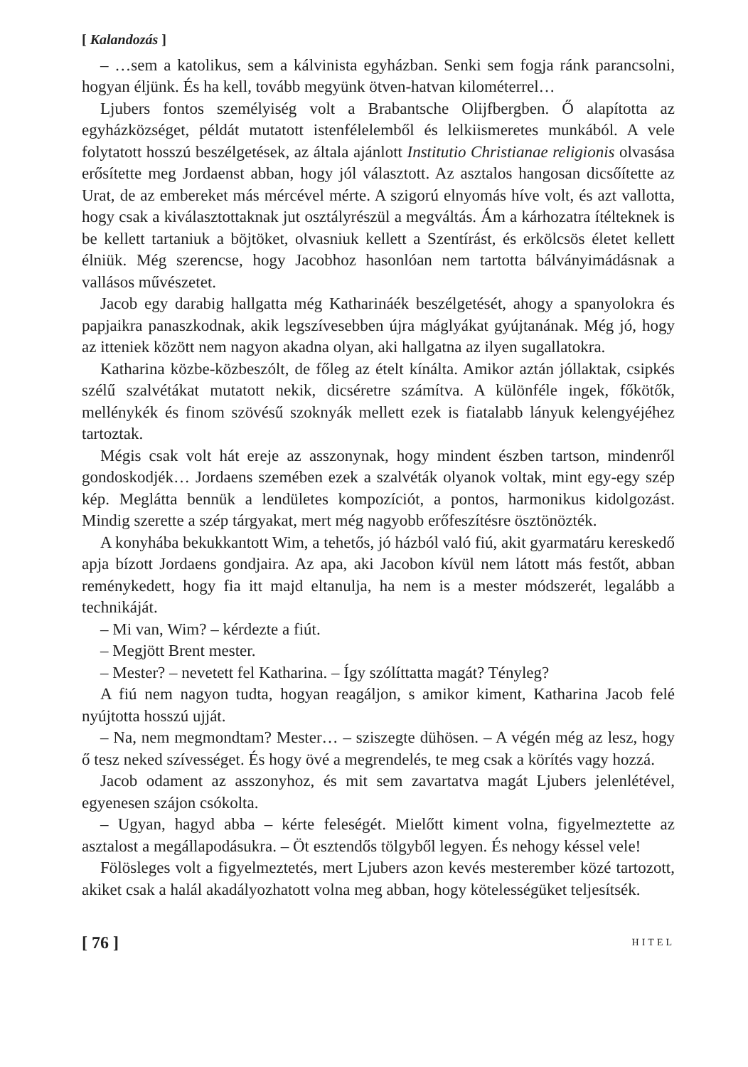[ Kalandozás ]
– …sem a katolikus, sem a kálvinista egyházban. Senki sem fogja ránk parancsolni, hogyan éljünk. És ha kell, tovább megyünk ötven-hatvan kilométerrel…
Ljubers fontos személyiség volt a Brabantsche Olijfbergben. Ő alapította az egyházközséget, példát mutatott istenfélelemből és lelkiismeretes munkából. A vele folytatott hosszú beszélgetések, az általa ajánlott Institutio Christianae religionis olvasása erősítette meg Jordaenst abban, hogy jól választott. Az asztalos hangosan dicsőítette az Urat, de az embereket más mércével mérte. A szigorú elnyomás híve volt, és azt vallotta, hogy csak a kiválasztottaknak jut osztályrészül a megváltás. Ám a kárhozatra ítélteknek is be kellett tartaniuk a böjtöket, olvasniuk kellett a Szentírást, és erkölcsös életet kellett élniük. Még szerencse, hogy Jacobhoz hasonlóan nem tartotta bálványimádásnak a vallásos művészetet.
Jacob egy darabig hallgatta még Katharináék beszélgetését, ahogy a spanyolokra és papjaikra panaszkodnak, akik legszívesebben újra máglyákat gyújtanának. Még jó, hogy az itteniek között nem nagyon akadna olyan, aki hallgatna az ilyen sugallatokra.
Katharina közbe-közbeszólt, de főleg az ételt kínálta. Amikor aztán jóllaktak, csipkés szélű szalvétákat mutatott nekik, dicséretre számítva. A különféle ingek, főkötők, mellénykék és finom szövésű szoknyák mellett ezek is fiatalabb lányuk kelengyéjéhez tartoztak.
Mégis csak volt hát ereje az asszonynak, hogy mindent észben tartson, mindenről gondoskodjék… Jordaens szemében ezek a szalvéták olyanok voltak, mint egy-egy szép kép. Meglátta bennük a lendületes kompozíciót, a pontos, harmonikus kidolgozást. Mindig szerette a szép tárgyakat, mert még nagyobb erőfeszítésre ösztönözték.
A konyhába bekukkantott Wim, a tehetős, jó házból való fiú, akit gyarmatáru kereskedő apja bízott Jordaens gondjaira. Az apa, aki Jacobon kívül nem látott más festőt, abban reménykedett, hogy fia itt majd eltanulja, ha nem is a mester módszerét, legalább a technikáját.
– Mi van, Wim? – kérdezte a fiút.
– Megjött Brent mester.
– Mester? – nevetett fel Katharina. – Így szólíttatta magát? Tényleg?
A fiú nem nagyon tudta, hogyan reagáljon, s amikor kiment, Katharina Jacob felé nyújtotta hosszú ujját.
– Na, nem megmondtam? Mester… – sziszegte dühösen. – A végén még az lesz, hogy ő tesz neked szívességet. És hogy övé a megrendelés, te meg csak a körítés vagy hozzá.
Jacob odament az asszonyhoz, és mit sem zavartatva magát Ljubers jelenlétével, egyenesen szájon csókolta.
– Ugyan, hagyd abba – kérte feleségét. Mielőtt kiment volna, figyelmeztette az asztalost a megállapodásukra. – Öt esztendős tölgyből legyen. És nehogy késsel vele!
Fölösleges volt a figyelmeztetés, mert Ljubers azon kevés mesterember közé tartozott, akiket csak a halál akadályozhatott volna meg abban, hogy kötelességüket teljesítsék.
[ 76 ] HITEL